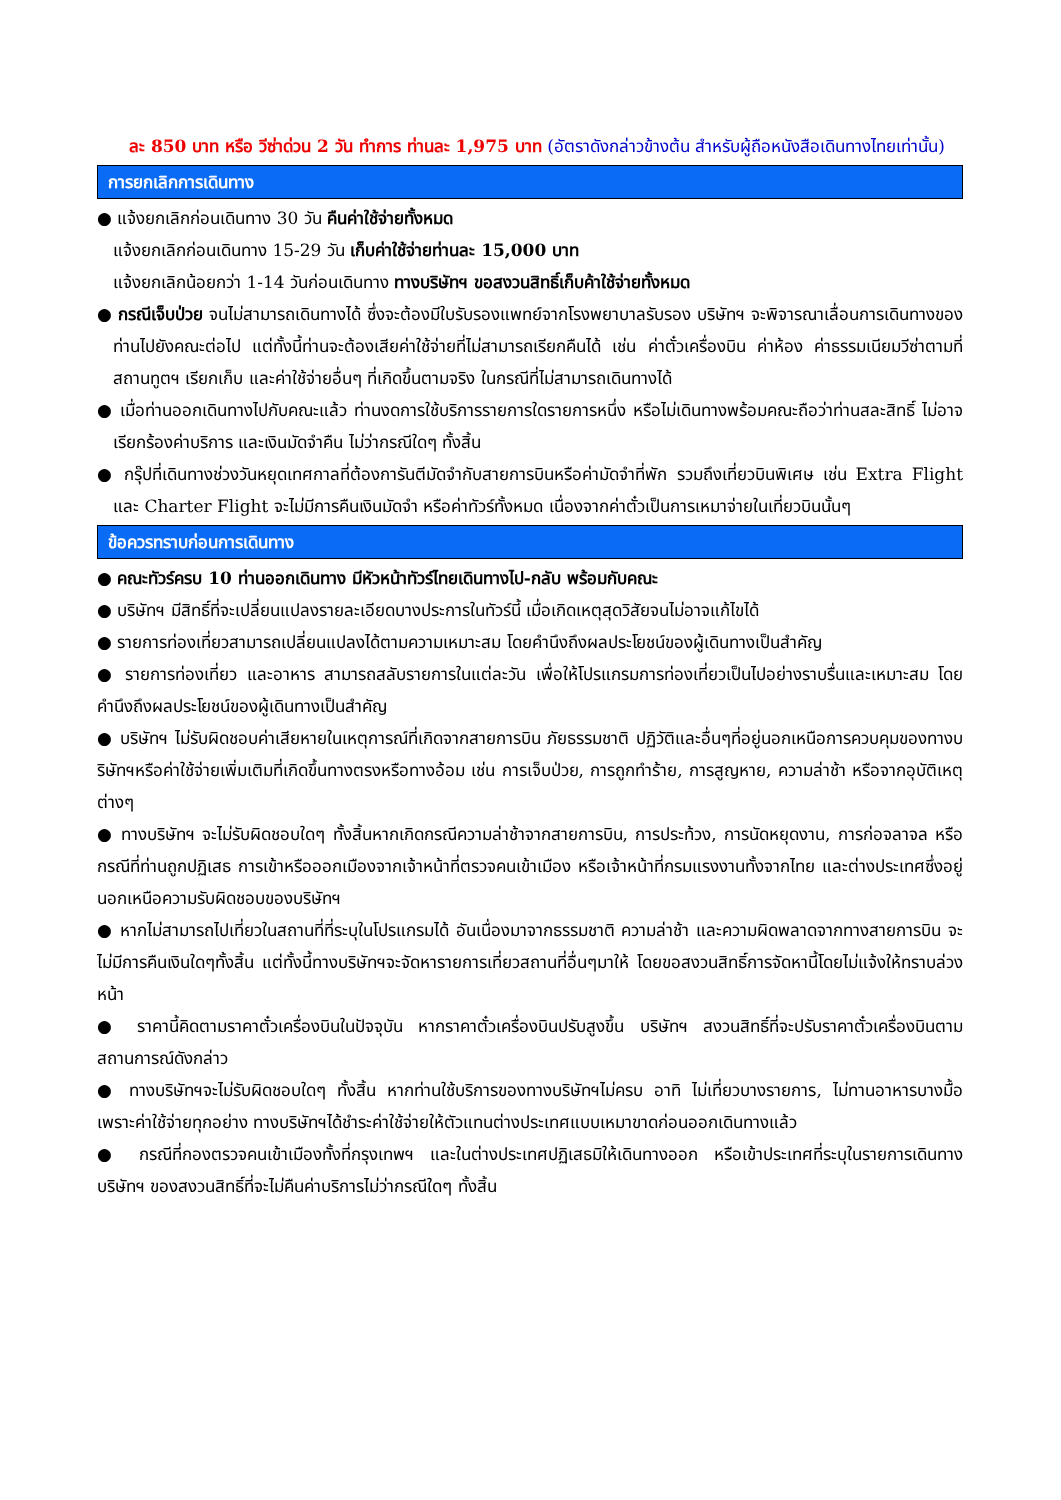ละ 850 บาท หรือ วีซ่าด่วน 2 วัน ทำการ ท่านละ 1,975 บาท (อัตราดังกล่าวข้างต้น สำหรับผู้ถือหนังสือเดินทางไทยเท่านั้น)
การยกเลิกการเดินทาง
● แจ้งยกเลิกก่อนเดินทาง 30 วัน คืนค่าใช้จ่ายทั้งหมด
แจ้งยกเลิกก่อนเดินทาง 15-29 วัน เก็บค่าใช้จ่ายท่านละ 15,000 บาท
แจ้งยกเลิกน้อยกว่า 1-14 วันก่อนเดินทาง ทางบริษัทฯ ขอสงวนสิทธิ์เก็บค้าใช้จ่ายทั้งหมด
● กรณีเจ็บป่วย จนไม่สามารถเดินทางได้ ซึ่งจะต้องมีใบรับรองแพทย์จากโรงพยาบาลรับรอง บริษัทฯ จะพิจารณาเลื่อนการเดินทางของท่านไปยังคณะต่อไป แต่ทั้งนี้ท่านจะต้องเสียค่าใช้จ่ายที่ไม่สามารถเรียกคืนได้ เช่น ค่าตั๋วเครื่องบิน ค่าห้อง ค่าธรรมเนียมวีซ่าตามที่สถานทูตฯ เรียกเก็บ และค่าใช้จ่ายอื่นๆ ที่เกิดขึ้นตามจริง ในกรณีที่ไม่สามารถเดินทางได้
● เมื่อท่านออกเดินทางไปกับคณะแล้ว ท่านงดการใช้บริการรายการใดรายการหนึ่ง หรือไม่เดินทางพร้อมคณะถือว่าท่านสละสิทธิ์ ไม่อาจเรียกร้องค่าบริการ และเงินมัดจำคืน ไม่ว่ากรณีใดๆ ทั้งสิ้น
● กรุ๊ปที่เดินทางช่วงวันหยุดเทศกาลที่ต้องการันตีมัดจำกับสายการบินหรือค่ามัดจำที่พัก รวมถึงเที่ยวบินพิเศษ เช่น Extra Flight และ Charter Flight จะไม่มีการคืนเงินมัดจำ หรือค่าทัวร์ทั้งหมด เนื่องจากค่าตั๋วเป็นการเหมาจ่ายในเที่ยวบินนั้นๆ
ข้อควรทราบก่อนการเดินทาง
● คณะทัวร์ครบ 10 ท่านออกเดินทาง มีหัวหน้าทัวร์ไทยเดินทางไป-กลับ พร้อมกับคณะ
● บริษัทฯ มีสิทธิ์ที่จะเปลี่ยนแปลงรายละเอียดบางประการในทัวร์นี้ เมื่อเกิดเหตุสุดวิสัยจนไม่อาจแก้ไขได้
● รายการท่องเที่ยวสามารถเปลี่ยนแปลงได้ตามความเหมาะสม โดยคำนึงถึงผลประโยชน์ของผู้เดินทางเป็นสำคัญ
● รายการท่องเที่ยว และอาหาร สามารถสลับรายการในแต่ละวัน เพื่อให้โปรแกรมการท่องเที่ยวเป็นไปอย่างราบรื่นและเหมาะสม โดยคำนึงถึงผลประโยชน์ของผู้เดินทางเป็นสำคัญ
● บริษัทฯ ไม่รับผิดชอบค่าเสียหายในเหตุการณ์ที่เกิดจากสายการบิน ภัยธรรมชาติ ปฏิวัติและอื่นๆที่อยู่นอกเหนือการควบคุมของทางบริษัทฯหรือค่าใช้จ่ายเพิ่มเติมที่เกิดขึ้นทางตรงหรือทางอ้อม เช่น การเจ็บป่วย, การถูกทำร้าย, การสูญหาย, ความล่าช้า หรือจากอุบัติเหตุต่างๆ
● ทางบริษัทฯ จะไม่รับผิดชอบใดๆ ทั้งสิ้นหากเกิดกรณีความล่าช้าจากสายการบิน, การประท้วง, การนัดหยุดงาน, การก่อจลาจล หรือกรณีที่ท่านถูกปฏิเสธ การเข้าหรือออกเมืองจากเจ้าหน้าที่ตรวจคนเข้าเมือง หรือเจ้าหน้าที่กรมแรงงานทั้งจากไทย และต่างประเทศซึ่งอยู่นอกเหนือความรับผิดชอบของบริษัทฯ
● หากไม่สามารถไปเที่ยวในสถานที่ที่ระบุในโปรแกรมได้ อันเนื่องมาจากธรรมชาติ ความล่าช้า และความผิดพลาดจากทางสายการบิน จะไม่มีการคืนเงินใดๆทั้งสิ้น แต่ทั้งนี้ทางบริษัทฯจะจัดหารายการเที่ยวสถานที่อื่นๆมาให้ โดยขอสงวนสิทธิ์การจัดหานี้โดยไม่แจ้งให้ทราบล่วงหน้า
● ราคานี้คิดตามราคาตั๋วเครื่องบินในปัจจุบัน หากราคาตั๋วเครื่องบินปรับสูงขึ้น บริษัทฯ สงวนสิทธิ์ที่จะปรับราคาตั๋วเครื่องบินตามสถานการณ์ดังกล่าว
● ทางบริษัทฯจะไม่รับผิดชอบใดๆ ทั้งสิ้น หากท่านใช้บริการของทางบริษัทฯไม่ครบ อาทิ ไม่เที่ยวบางรายการ, ไม่ทานอาหารบางมื้อ เพราะค่าใช้จ่ายทุกอย่าง ทางบริษัทฯได้ชำระค่าใช้จ่ายให้ตัวแทนต่างประเทศแบบเหมาขาดก่อนออกเดินทางแล้ว
● กรณีที่กองตรวจคนเข้าเมืองทั้งที่กรุงเทพฯ และในต่างประเทศปฏิเสธมิให้เดินทางออก หรือเข้าประเทศที่ระบุในรายการเดินทาง บริษัทฯ ของสงวนสิทธิ์ที่จะไม่คืนค่าบริการไม่ว่ากรณีใดๆ ทั้งสิ้น